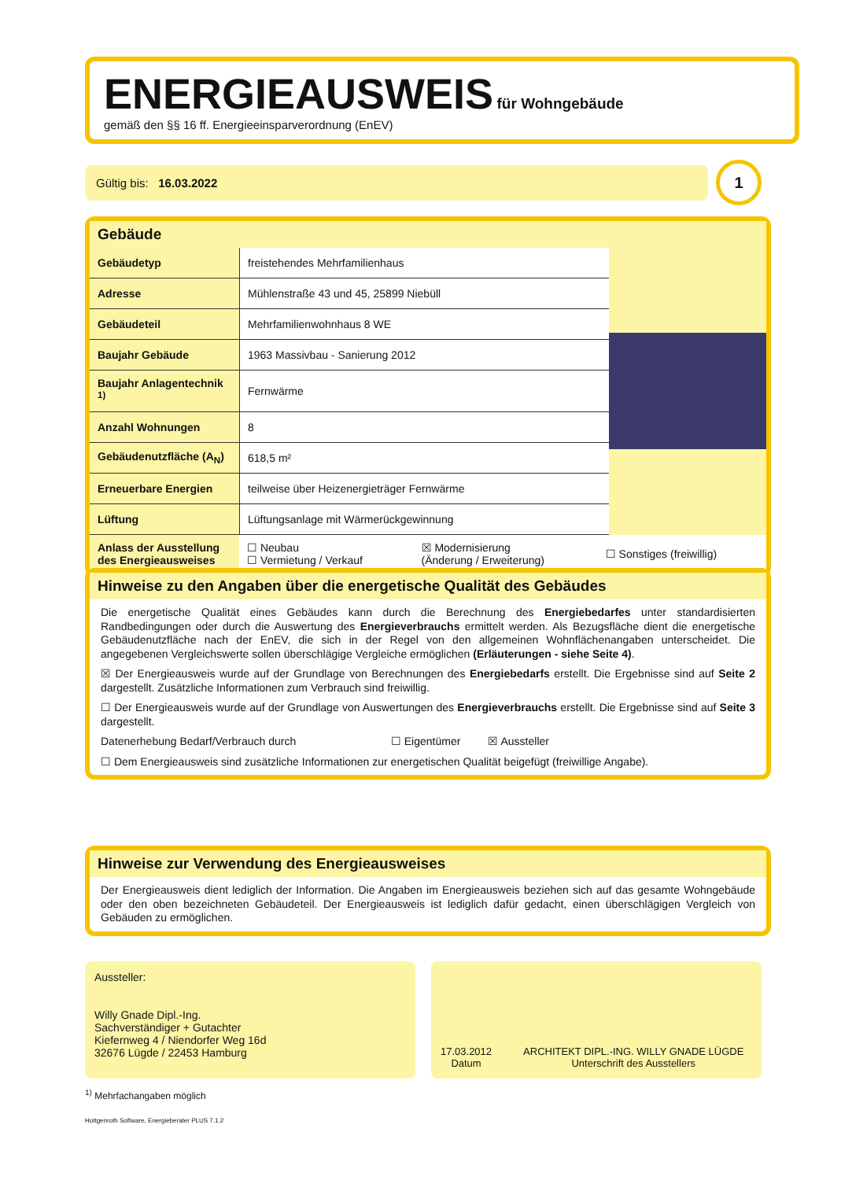ENERGIEAUSWEIS
für Wohngebäude
gemäß den §§ 16 ff. Energieeinsparverordnung (EnEV)
Gültig bis: 16.03.2022
1
Gebäude
| Gebäudetyp | freistehendes Mehrfamilienhaus |
| Adresse | Mühlenstraße 43 und 45, 25899 Niebüll |
| Gebäudeteil | Mehrfamilienwohnhaus 8 WE |
| Baujahr Gebäude | 1963 Massivbau - Sanierung 2012 |
| Baujahr Anlagentechnik <sup>1)</sup> | Fernwärme |
| Anzahl Wohnungen | 8 |
| Gebäudenutzfläche (A<sub>N</sub>) | 618,5 m² |
| Erneuerbare Energien | teilweise über Heizenergieträger Fernwärme |
| Lüftung | Lüftungsanlage mit Wärmerückgewinnung |
| Anlass der Ausstellung des Energieausweises | ☐ Neubau ☐ Vermietung / Verkauf | ☒ Modernisierung (Änderung / Erweiterung) | ☐ Sonstiges (freiwillig) |
Hinweise zu den Angaben über die energetische Qualität des Gebäudes
Die energetische Qualität eines Gebäudes kann durch die Berechnung des Energiebedarfes unter standardisierten Randbedingungen oder durch die Auswertung des Energieverbrauchs ermittelt werden. Als Bezugsfläche dient die energetische Gebäudenutzfläche nach der EnEV, die sich in der Regel von den allgemeinen Wohnflächenangaben unterscheidet. Die angegebenen Vergleichswerte sollen überschlägige Vergleiche ermöglichen (Erläuterungen - siehe Seite 4).
☒ Der Energieausweis wurde auf der Grundlage von Berechnungen des Energiebedarfs erstellt. Die Ergebnisse sind auf Seite 2 dargestellt. Zusätzliche Informationen zum Verbrauch sind freiwillig.
☐ Der Energieausweis wurde auf der Grundlage von Auswertungen des Energieverbrauchs erstellt. Die Ergebnisse sind auf Seite 3 dargestellt.
Datenerhebung Bedarf/Verbrauch durch ☐ Eigentümer ☒ Aussteller
☐ Dem Energieausweis sind zusätzliche Informationen zur energetischen Qualität beigefügt (freiwillige Angabe).
Hinweise zur Verwendung des Energieausweises
Der Energieausweis dient lediglich der Information. Die Angaben im Energieausweis beziehen sich auf das gesamte Wohngebäude oder den oben bezeichneten Gebäudeteil. Der Energieausweis ist lediglich dafür gedacht, einen überschlägigen Vergleich von Gebäuden zu ermöglichen.
Aussteller:
Willy Gnade Dipl.-Ing.
Sachverständiger + Gutachter
Kiefernweg 4 / Niendorfer Weg 16d
32676 Lügde / 22453 Hamburg
17.03.2012
Datum
ARCHITEKT DIPL.-ING. WILLY GNADE LÜGDE
Unterschrift des Ausstellers
<sup>1)</sup> Mehrfachangaben möglich
Hottgenroth Software, Energieberater PLUS 7.1.2